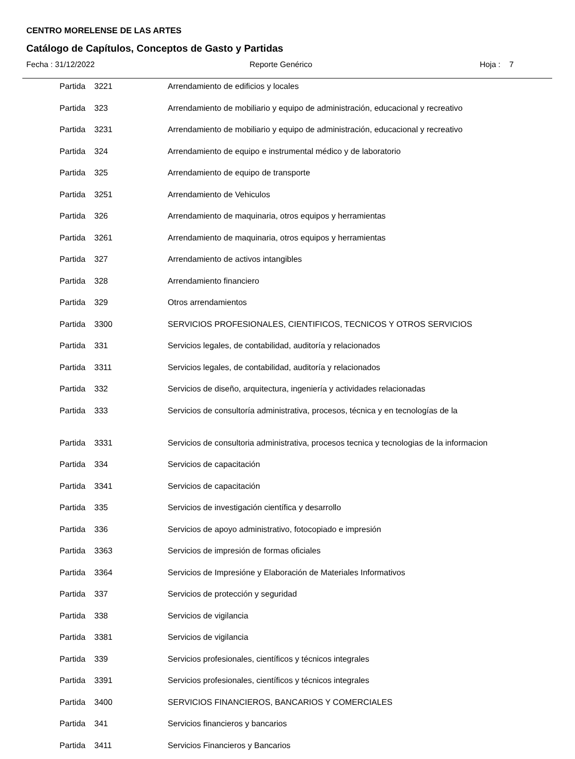CENTRO MORELENSE DE LAS ARTES
Catálogo de Capítulos, Conceptos de Gasto y Partidas
Fecha : 31/12/2022 Reporte Genérico Hoja : 7
| Partida | 3221 | Arrendamiento de edificios y locales |
| Partida | 323 | Arrendamiento de mobiliario y equipo de administración, educacional y recreativo |
| Partida | 3231 | Arrendamiento de mobiliario y equipo de administración, educacional y recreativo |
| Partida | 324 | Arrendamiento de equipo e instrumental médico y de laboratorio |
| Partida | 325 | Arrendamiento de equipo de transporte |
| Partida | 3251 | Arrendamiento de Vehiculos |
| Partida | 326 | Arrendamiento de maquinaria, otros equipos y herramientas |
| Partida | 3261 | Arrendamiento de maquinaria, otros equipos y herramientas |
| Partida | 327 | Arrendamiento de activos intangibles |
| Partida | 328 | Arrendamiento financiero |
| Partida | 329 | Otros arrendamientos |
| Partida | 3300 | SERVICIOS PROFESIONALES, CIENTIFICOS, TECNICOS Y OTROS SERVICIOS |
| Partida | 331 | Servicios legales, de contabilidad, auditoría y relacionados |
| Partida | 3311 | Servicios legales, de contabilidad, auditoría y relacionados |
| Partida | 332 | Servicios de diseño, arquitectura, ingeniería y actividades relacionadas |
| Partida | 333 | Servicios de consultoría administrativa, procesos, técnica y en tecnologías de la |
| Partida | 3331 | Servicios de consultoria administrativa, procesos tecnica y tecnologias de la informacion |
| Partida | 334 | Servicios de capacitación |
| Partida | 3341 | Servicios de capacitación |
| Partida | 335 | Servicios de investigación científica y desarrollo |
| Partida | 336 | Servicios de apoyo administrativo, fotocopiado e impresión |
| Partida | 3363 | Servicios de impresión de formas oficiales |
| Partida | 3364 | Servicios de Impresióne y Elaboración de Materiales Informativos |
| Partida | 337 | Servicios de protección y seguridad |
| Partida | 338 | Servicios de vigilancia |
| Partida | 3381 | Servicios de vigilancia |
| Partida | 339 | Servicios profesionales, científicos y técnicos integrales |
| Partida | 3391 | Servicios profesionales, científicos y técnicos integrales |
| Partida | 3400 | SERVICIOS FINANCIEROS, BANCARIOS Y COMERCIALES |
| Partida | 341 | Servicios financieros y bancarios |
| Partida | 3411 | Servicios Financieros y Bancarios |